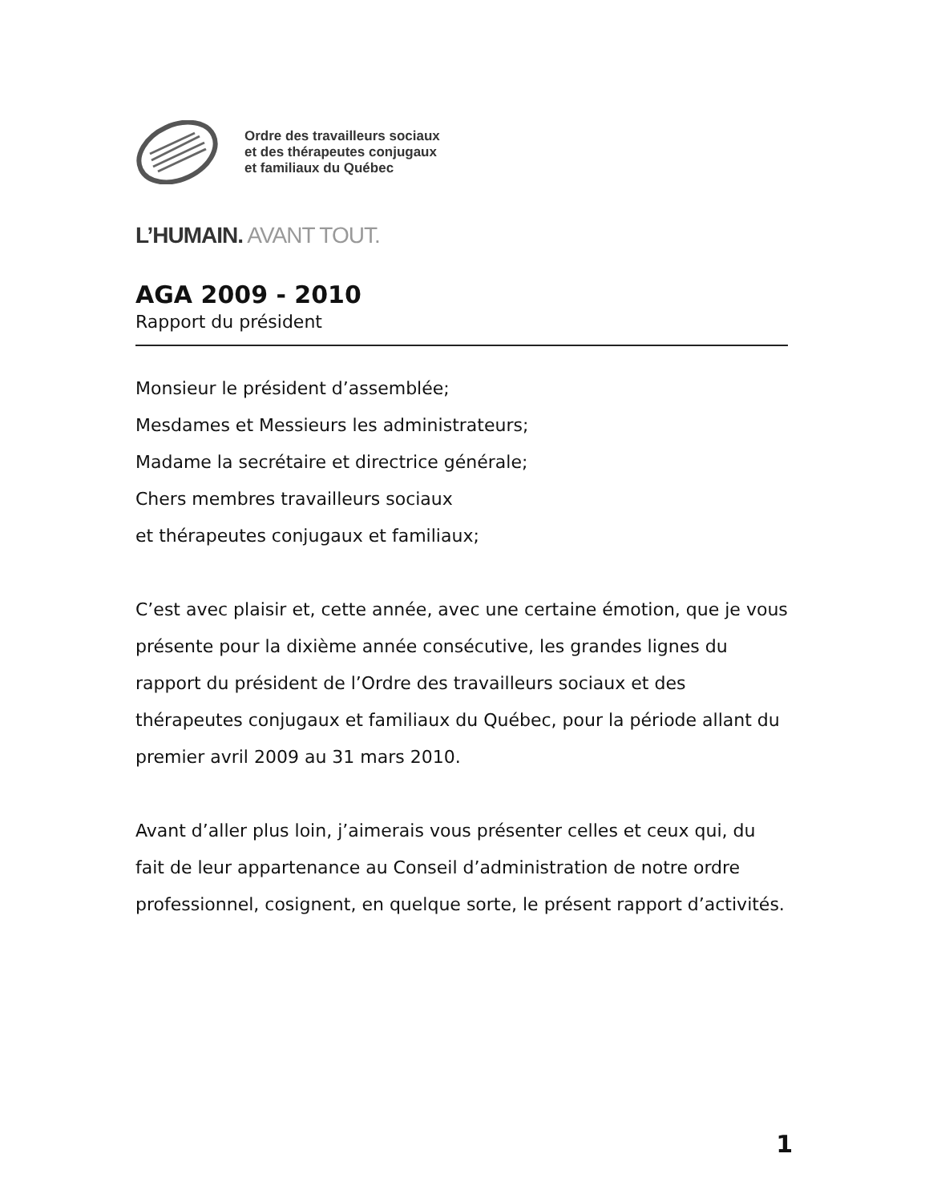Ordre des travailleurs sociaux
et des thérapeutes conjugaux
et familiaux du Québec
L’HUMAIN. AVANT TOUT.
AGA 2009 - 2010
Rapport du président
Monsieur le président d’assemblée;
Mesdames et Messieurs les administrateurs;
Madame la secrétaire et directrice générale;
Chers membres travailleurs sociaux
et thérapeutes conjugaux et familiaux;
C’est avec plaisir et, cette année, avec une certaine émotion, que je vous présente pour la dixième année consécutive, les grandes lignes du rapport du président de l’Ordre des travailleurs sociaux et des thérapeutes conjugaux et familiaux du Québec, pour la période allant du premier avril 2009 au 31 mars 2010.
Avant d’aller plus loin, j’aimerais vous présenter celles et ceux qui, du fait de leur appartenance au Conseil d’administration de notre ordre professionnel, cosignent, en quelque sorte, le présent rapport d’activités.
1